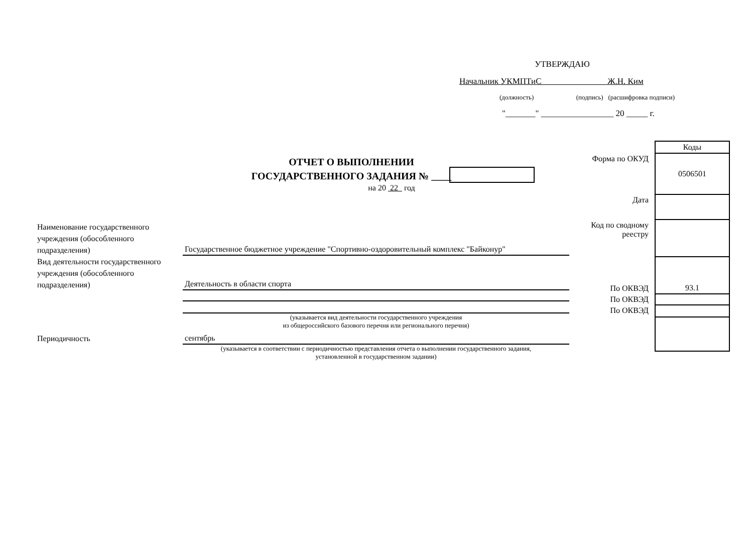УТВЕРЖДАЮ
Начальник УКМПТиС Ж.Н. Ким
(должность) (подпись) (расшифровка подписи)
"_______" _________________ 20 _____ г.
ОТЧЕТ О ВЫПОЛНЕНИИ
ГОСУДАРСТВЕННОГО ЗАДАНИЯ № ____
на 20 22 год
| | Коды |
| Форма по ОКУД | 0506501 |
| Дата | |
| Код по сводному реестру | |
| По ОКВЭД | 93.1 |
| По ОКВЭД | |
| По ОКВЭД | |
Наименование государственного учреждения (обособленного подразделения)
Государственное бюджетное учреждение "Спортивно-оздоровительный комплекс "Байконур"
Вид деятельности государственного учреждения (обособленного подразделения)
Деятельность в области спорта
(указывается вид деятельности государственного учреждения
из общероссийского базового перечня или регионального перечня)
Периодичность
сентябрь
(указывается в соответствии с периодичностью представления отчета о выполнении государственного задания,
установленной в государственном задании)